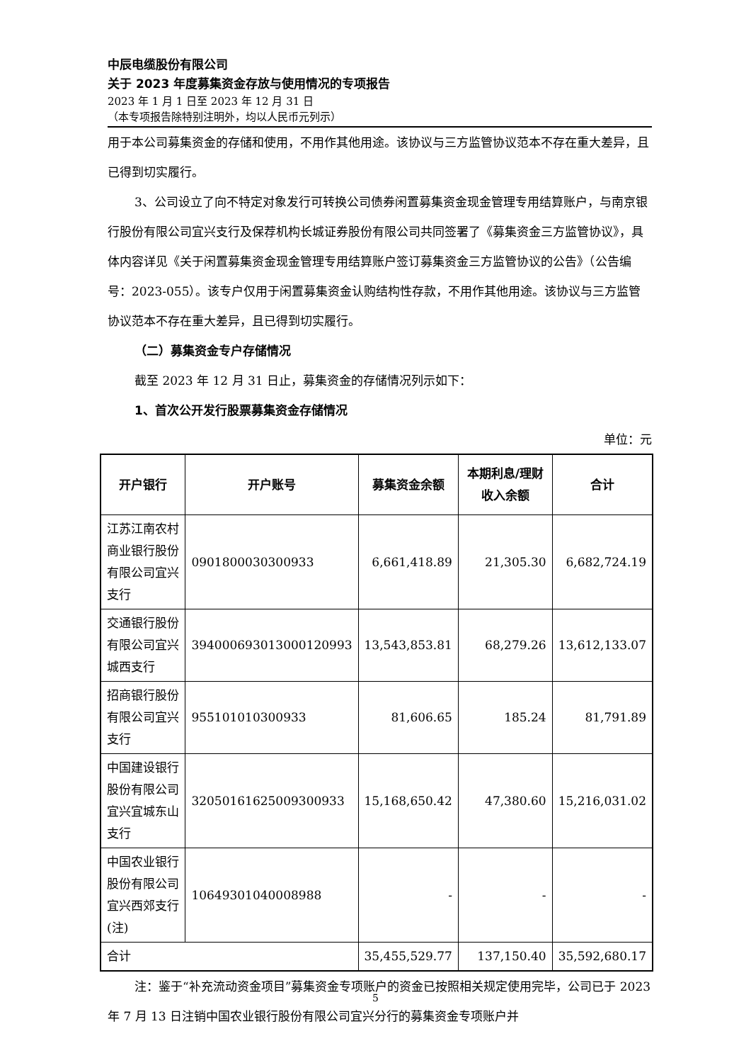中辰电缆股份有限公司
关于 2023 年度募集资金存放与使用情况的专项报告
2023 年 1 月 1 日至 2023 年 12 月 31 日
（本专项报告除特别注明外，均以人民币元列示）
用于本公司募集资金的存储和使用，不用作其他用途。该协议与三方监管协议范本不存在重大差异，且已得到切实履行。
3、公司设立了向不特定对象发行可转换公司债券闲置募集资金现金管理专用结算账户，与南京银行股份有限公司宜兴支行及保荐机构长城证券股份有限公司共同签署了《募集资金三方监管协议》，具体内容详见《关于闲置募集资金现金管理专用结算账户签订募集资金三方监管协议的公告》（公告编号：2023-055）。该专户仅用于闲置募集资金认购结构性存款，不用作其他用途。该协议与三方监管协议范本不存在重大差异，且已得到切实履行。
（二）募集资金专户存储情况
截至 2023 年 12 月 31 日止，募集资金的存储情况列示如下：
1、首次公开发行股票募集资金存储情况
单位：元
| 开户银行 | 开户账号 | 募集资金余额 | 本期利息/理财收入余额 | 合计 |
| --- | --- | --- | --- | --- |
| 江苏江南农村商业银行股份有限公司宜兴支行 | 0901800030300933 | 6,661,418.89 | 21,305.30 | 6,682,724.19 |
| 交通银行股份有限公司宜兴城西支行 | 394000693013000120993 | 13,543,853.81 | 68,279.26 | 13,612,133.07 |
| 招商银行股份有限公司宜兴支行 | 955101010300933 | 81,606.65 | 185.24 | 81,791.89 |
| 中国建设银行股份有限公司宜兴宜城东山支行 | 32050161625009300933 | 15,168,650.42 | 47,380.60 | 15,216,031.02 |
| 中国农业银行股份有限公司宜兴西郊支行(注) | 10649301040008988 | - | - | - |
| 合计 | | 35,455,529.77 | 137,150.40 | 35,592,680.17 |
注：鉴于“补充流动资金项目”募集资金专项账户的资金已按照相关规定使用完毕，公司已于 2023 年 7 月 13 日注销中国农业银行股份有限公司宜兴分行的募集资金专项账户并
5